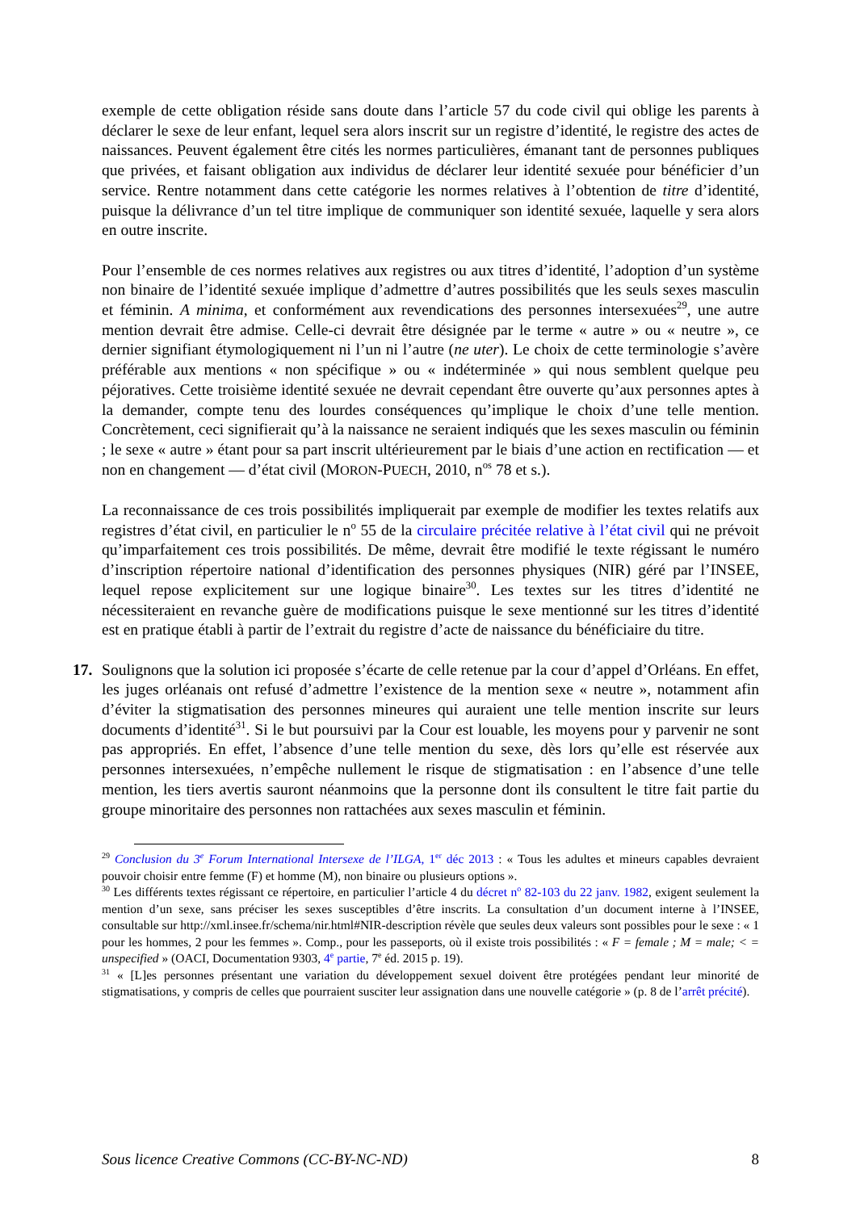exemple de cette obligation réside sans doute dans l’article 57 du code civil qui oblige les parents à déclarer le sexe de leur enfant, lequel sera alors inscrit sur un registre d’identité, le registre des actes de naissances. Peuvent également être cités les normes particulières, émanant tant de personnes publiques que privées, et faisant obligation aux individus de déclarer leur identité sexuée pour bénéficier d’un service. Rentre notamment dans cette catégorie les normes relatives à l’obtention de titre d’identité, puisque la délivrance d’un tel titre implique de communiquer son identité sexuée, laquelle y sera alors en outre inscrite.
Pour l’ensemble de ces normes relatives aux registres ou aux titres d’identité, l’adoption d’un système non binaire de l’identité sexuée implique d’admettre d’autres possibilités que les seuls sexes masculin et féminin. A minima, et conformément aux revendications des personnes intersexuées<sup>29</sup>, une autre mention devrait être admise. Celle-ci devrait être désignée par le terme « autre » ou « neutre », ce dernier signifiant étymologiquement ni l’un ni l’autre (ne uter). Le choix de cette terminologie s’avère préférable aux mentions « non spécifique » ou « indéterminée » qui nous semblent quelque peu péjoratives. Cette troisième identité sexuée ne devrait cependant être ouverte qu’aux personnes aptes à la demander, compte tenu des lourdes conséquences qu’implique le choix d’une telle mention. Concrètement, ceci signifierait qu’à la naissance ne seraient indiqués que les sexes masculin ou féminin ; le sexe « autre » étant pour sa part inscrit ultérieurement par le biais d’une action en rectification — et non en changement — d’état civil (MORON-PUECH, 2010, n<sup>os</sup> 78 et s.).
La reconnaissance de ces trois possibilités impliquerait par exemple de modifier les textes relatifs aux registres d’état civil, en particulier le n<sup>o</sup> 55 de la circulaire précitée relative à l’état civil qui ne prévoit qu’imparfaitement ces trois possibilités. De même, devrait être modifié le texte régissant le numéro d’inscription répertoire national d’identification des personnes physiques (NIR) géré par l’INSEE, lequel repose explicitement sur une logique binaire<sup>30</sup>. Les textes sur les titres d’identité ne nécessiteraient en revanche guère de modifications puisque le sexe mentionné sur les titres d’identité est en pratique établi à partir de l’extrait du registre d’acte de naissance du bénéficiaire du titre.
17. Soulignons que la solution ici proposée s’écarte de celle retenue par la cour d’appel d’Orléans. En effet, les juges orléanais ont refusé d’admettre l’existence de la mention sexe « neutre », notamment afin d’éviter la stigmatisation des personnes mineures qui auraient une telle mention inscrite sur leurs documents d’identité<sup>31</sup>. Si le but poursuivi par la Cour est louable, les moyens pour y parvenir ne sont pas appropriés. En effet, l’absence d’une telle mention du sexe, dès lors qu’elle est réservée aux personnes intersexuées, n’empêche nullement le risque de stigmatisation : en l’absence d’une telle mention, les tiers avertis sauront néanmoins que la personne dont ils consultent le titre fait partie du groupe minoritaire des personnes non rattachées aux sexes masculin et féminin.
<sup>29</sup> Conclusion du 3<sup>e</sup> Forum International Intersexe de l’ILGA, 1<sup>er</sup> déc 2013 : « Tous les adultes et mineurs capables devraient pouvoir choisir entre femme (F) et homme (M), non binaire ou plusieurs options ».
<sup>30</sup> Les différents textes régissant ce répertoire, en particulier l’article 4 du décret n<sup>o</sup> 82-103 du 22 janv. 1982, exigent seulement la mention d’un sexe, sans préciser les sexes susceptibles d’être inscrits. La consultation d’un document interne à l’INSEE, consultable sur http://xml.insee.fr/schema/nir.html#NIR-description révèle que seules deux valeurs sont possibles pour le sexe : « 1 pour les hommes, 2 pour les femmes ». Comp., pour les passeports, où il existe trois possibilités : « F = female ; M = male; < = unspecified » (OACI, Documentation 9303, 4<sup>e</sup> partie, 7<sup>e</sup> éd. 2015 p. 19).
<sup>31</sup> « [L]es personnes présentant une variation du développement sexuel doivent être protégées pendant leur minorité de stigmatisations, y compris de celles que pourraient susciter leur assignation dans une nouvelle catégorie » (p. 8 de l’arrêt précité).
Sous licence Creative Commons (CC-BY-NC-ND) 8